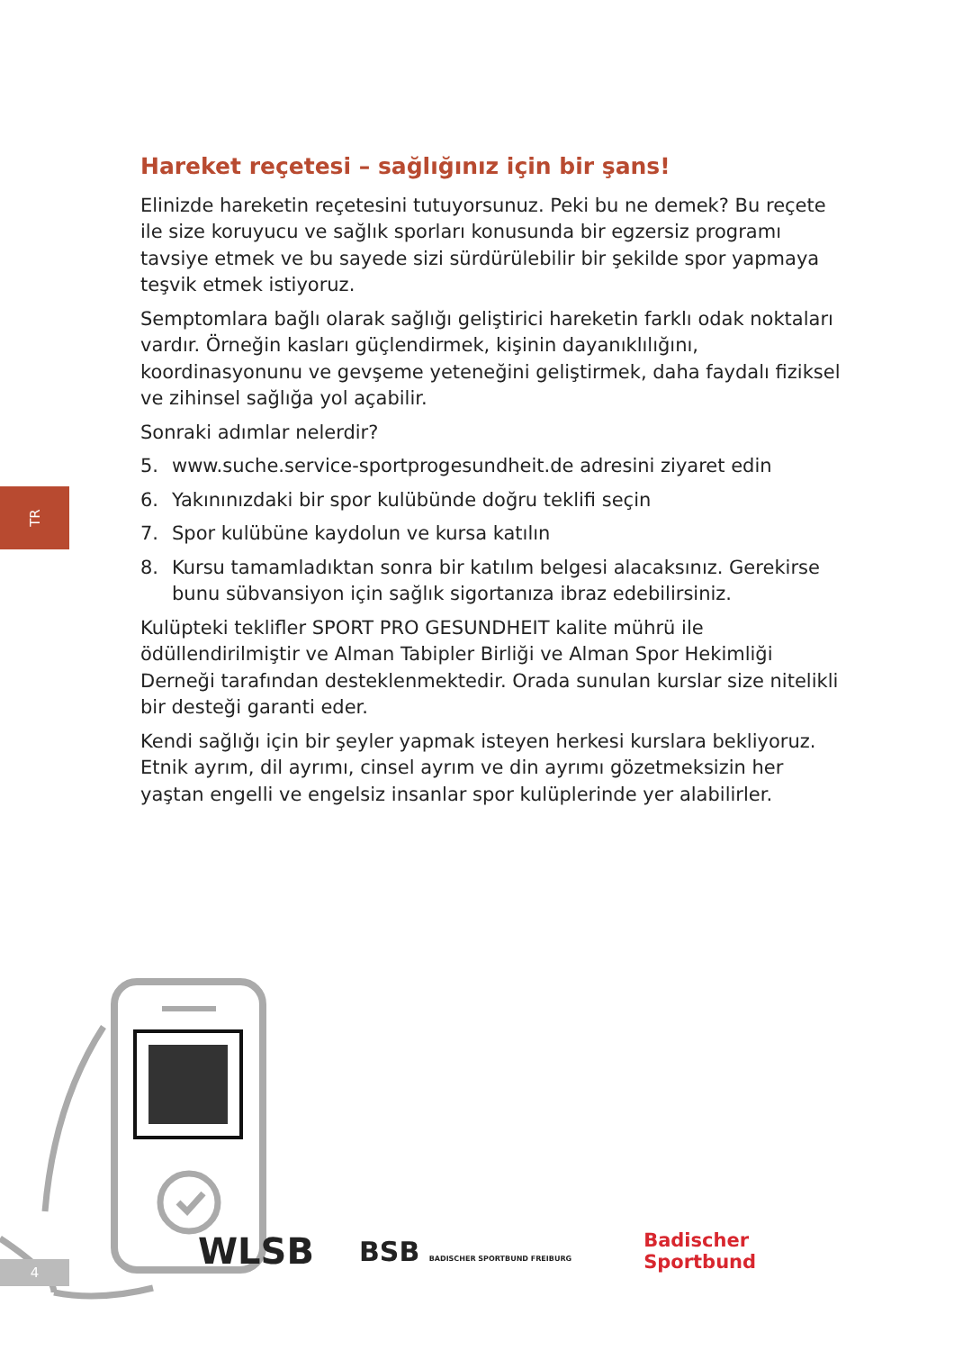TR
Hareket reçetesi – sağlığınız için bir şans!
Elinizde hareketin reçetesini tutuyorsunuz. Peki bu ne demek? Bu reçete ile size koruyucu ve sağlık sporları konusunda bir egzersiz programı tavsiye etmek ve bu sayede sizi sürdürülebilir bir şekilde spor yapmaya teşvik etmek istiyoruz.
Semptomlara bağlı olarak sağlığı geliştirici hareketin farklı odak noktaları vardır. Örneğin kasları güçlendirmek, kişinin dayanıklılığını, koordinasyonunu ve gevşeme yeteneğini geliştirmek, daha faydalı fiziksel ve zihinsel sağlığa yol açabilir.
Sonraki adımlar nelerdir?
5. www.suche.service-sportprogesundheit.de adresini ziyaret edin
6. Yakınınızdaki bir spor kulübünde doğru teklifi seçin
7. Spor kulübüne kaydolun ve kursa katılın
8. Kursu tamamladıktan sonra bir katılım belgesi alacaksınız. Gerekirse bunu sübvansiyon için sağlık sigortanıza ibraz edebilirsiniz.
Kulüpteki teklifler SPORT PRO GESUNDHEIT kalite mührü ile ödüllendirilmiştir ve Alman Tabipler Birliği ve Alman Spor Hekimliği Derneği tarafından desteklenmektedir. Orada sunulan kurslar size nitelikli bir desteği garanti eder.
Kendi sağlığı için bir şeyler yapmak isteyen herkesi kurslara bekliyoruz. Etnik ayrım, dil ayrımı, cinsel ayrım ve din ayrımı gözetmeksizin her yaştan engelli ve engelsiz insanlar spor kulüplerinde yer alabilirler.
WLSB
BSB BADISCHER SPORTBUND FREIBURG
Badischer
Sportbund
4